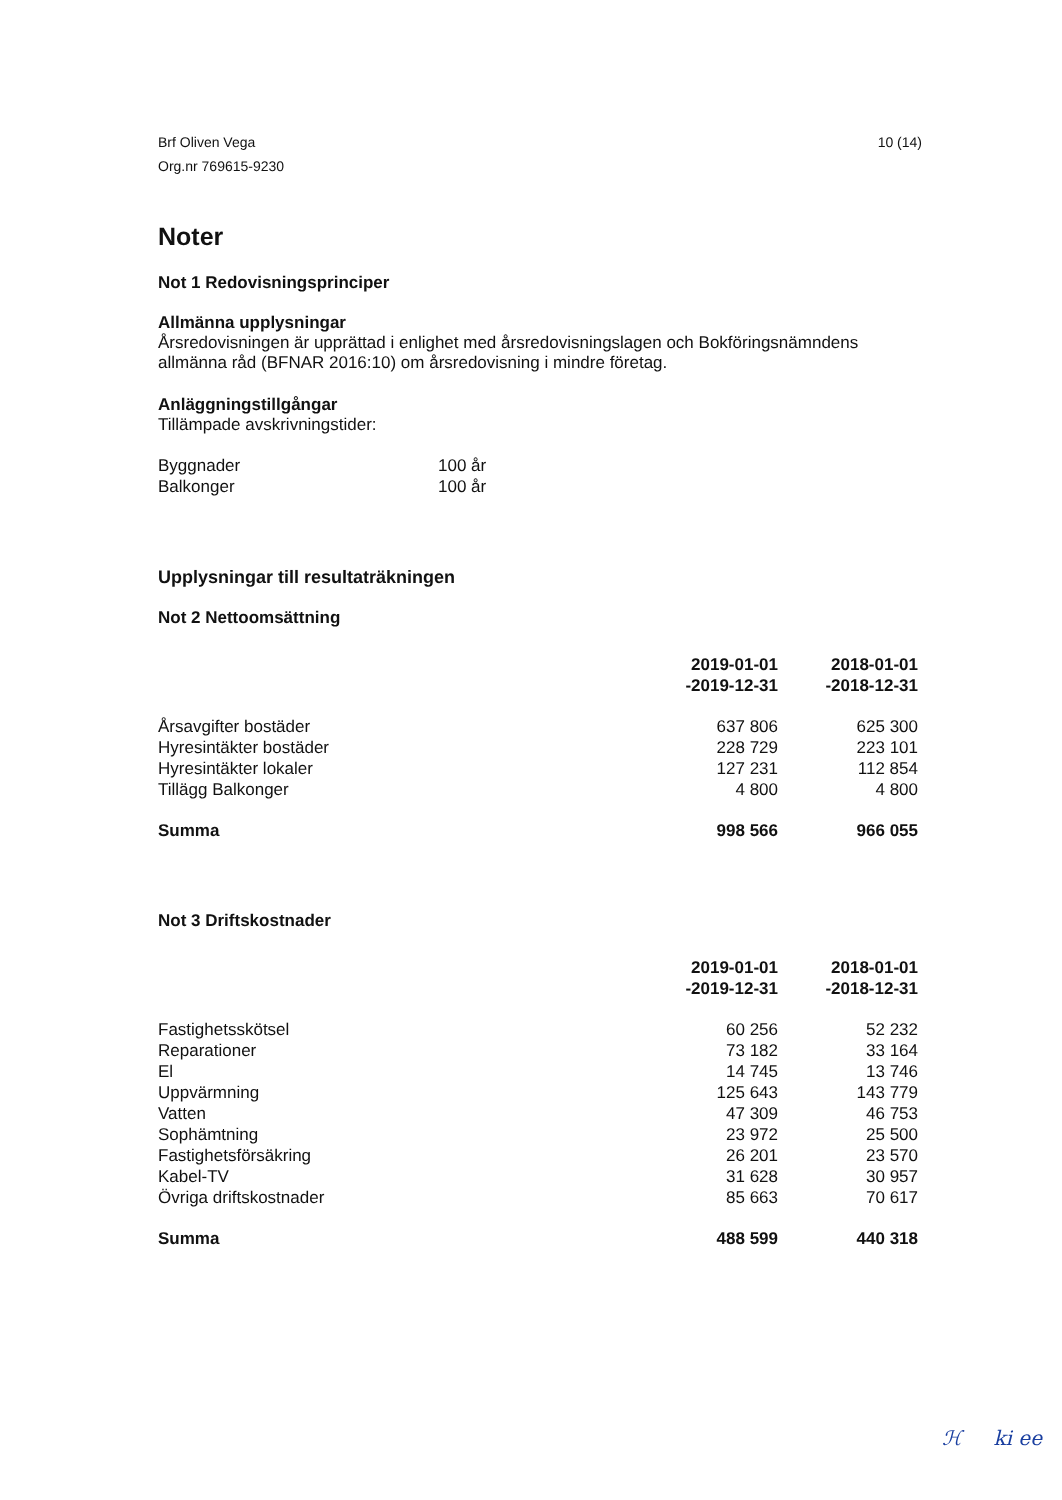Brf Oliven Vega
Org.nr 769615-9230
10 (14)
Noter
Not 1 Redovisningsprinciper
Allmänna upplysningar
Årsredovisningen är upprättad i enlighet med årsredovisningslagen och Bokföringsnämndens allmänna råd (BFNAR 2016:10) om årsredovisning i mindre företag.
Anläggningstillgångar
Tillämpade avskrivningstider:
| Byggnader | 100 år |
| Balkonger | 100 år |
Upplysningar till resultaträkningen
Not 2 Nettoomsättning
| | 2019-01-01 -2019-12-31 | 2018-01-01 -2018-12-31 |
| Årsavgifter bostäder | 637 806 | 625 300 |
| Hyresintäkter bostäder | 228 729 | 223 101 |
| Hyresintäkter lokaler | 127 231 | 112 854 |
| Tillägg Balkonger | 4 800 | 4 800 |
| Summa | 998 566 | 966 055 |
Not 3 Driftskostnader
| | 2019-01-01 -2019-12-31 | 2018-01-01 -2018-12-31 |
| Fastighetsskötsel | 60 256 | 52 232 |
| Reparationer | 73 182 | 33 164 |
| El | 14 745 | 13 746 |
| Uppvärmning | 125 643 | 143 779 |
| Vatten | 47 309 | 46 753 |
| Sophämtning | 23 972 | 25 500 |
| Fastighetsförsäkring | 26 201 | 23 570 |
| Kabel-TV | 31 628 | 30 957 |
| Övriga driftskostnader | 85 663 | 70 617 |
| Summa | 488 599 | 440 318 |
ℋ ki ee